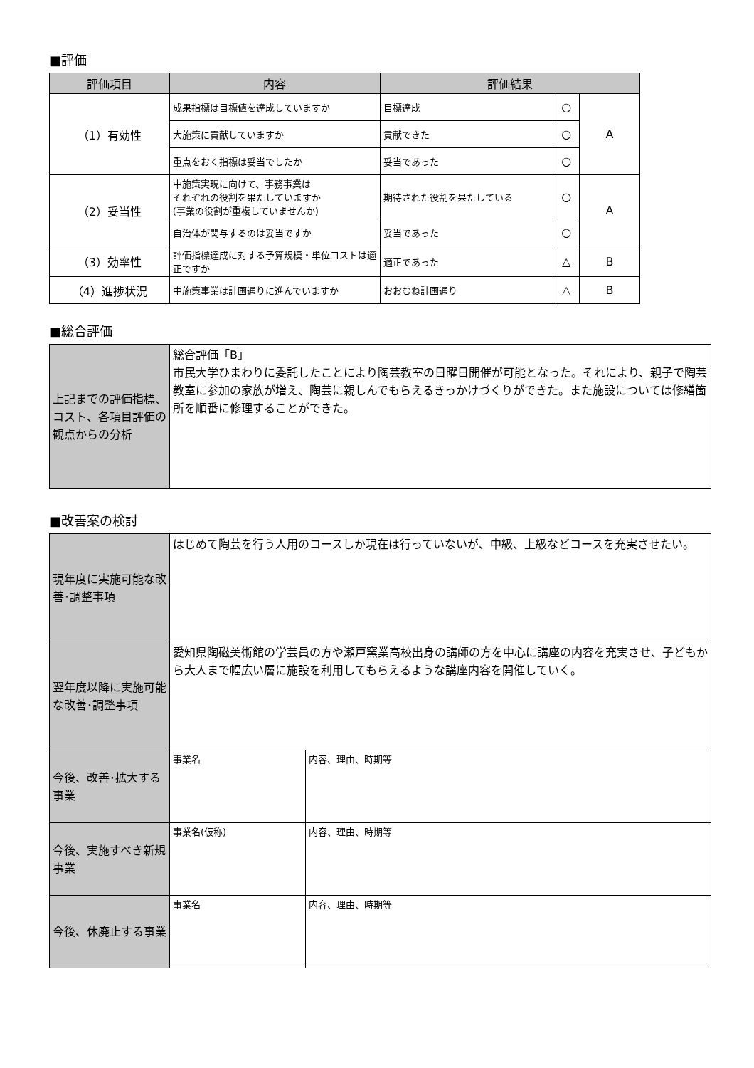■評価
| 評価項目 | 内容 | 評価結果 | | |
| --- | --- | --- | --- | --- |
| （1）有効性 | 成果指標は目標値を達成していますか | 目標達成 | ○ | A |
| | 大施策に貢献していますか | 貢献できた | ○ | |
| | 重点をおく指標は妥当でしたか | 妥当であった | ○ | |
| （2）妥当性 | 中施策実現に向けて、事務事業は それぞれの役割を果たしていますか (事業の役割が重複していませんか) | 期待された役割を果たしている | ○ | A |
| | 自治体が関与するのは妥当ですか | 妥当であった | ○ | |
| （3）効率性 | 評価指標達成に対する予算規模・単位コストは適正ですか | 適正であった | △ | B |
| （4）進捗状況 | 中施策事業は計画通りに進んでいますか | おおむね計画通り | △ | B |
■総合評価
| 上記までの評価指標、コスト、各項目評価の観点からの分析 | 総合評価「B」 市民大学ひまわりに委託したことにより陶芸教室の日曜日開催が可能となった。それにより、親子で陶芸教室に参加の家族が増え、陶芸に親しんでもらえるきっかけづくりができた。また施設については修繕箇所を順番に修理することができた。 |
■改善案の検討
| 現年度に実施可能な改善･調整事項 | はじめて陶芸を行う人用のコースしか現在は行っていないが、中級、上級などコースを充実させたい。 | |
| 翌年度以降に実施可能な改善･調整事項 | 愛知県陶磁美術館の学芸員の方や瀬戸窯業高校出身の講師の方を中心に講座の内容を充実させ、子どもから大人まで幅広い層に施設を利用してもらえるような講座内容を開催していく。 | |
| 今後、改善･拡大する事業 | 事業名 | 内容、理由、時期等 |
| 今後、実施すべき新規事業 | 事業名(仮称) | 内容、理由、時期等 |
| 今後、休廃止する事業 | 事業名 | 内容、理由、時期等 |